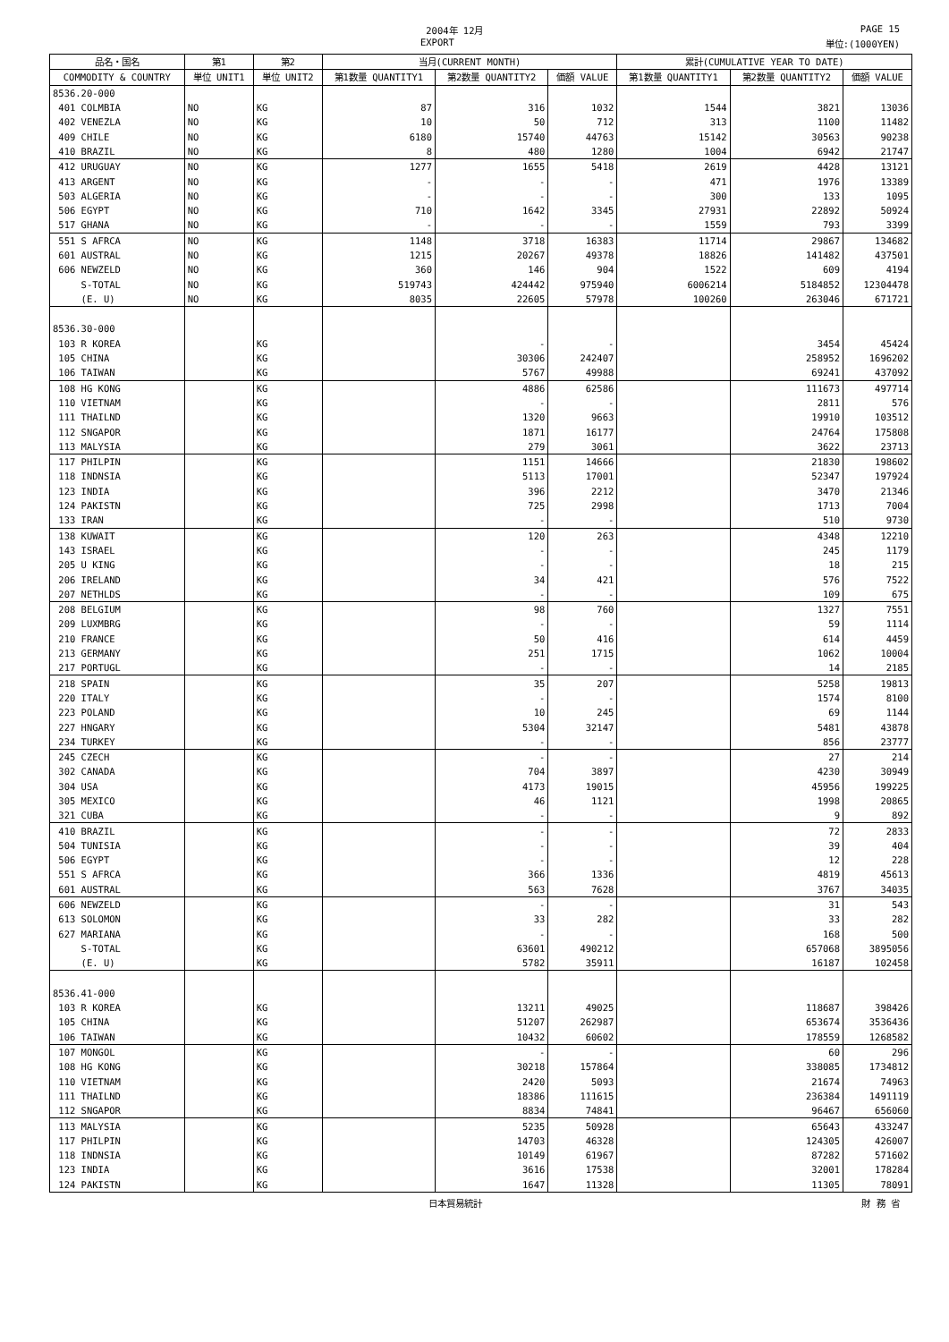2004年 12月 PAGE 15
EXPORT 単位:(1000YEN)
| 品名・国名 | 第1 | 第2 | 当月(CURRENT MONTH) | | | 累計(CUMULATIVE YEAR TO DATE) | | |
| --- | --- | --- | --- | --- | --- | --- | --- | --- |
| COMMODITY & COUNTRY | 単位 UNIT1 | 単位 UNIT2 | 第1数量 QUANTITY1 | 第2数量 QUANTITY2 | 価額 VALUE | 第1数量 QUANTITY1 | 第2数量 QUANTITY2 | 価額 VALUE |
| 8536.20-000 | | | | | | | | |
| 401 COLMBIA | NO | KG | 87 | 316 | 1032 | 1544 | 3821 | 13036 |
| 402 VENEZLA | NO | KG | 10 | 50 | 712 | 313 | 1100 | 11482 |
| 409 CHILE | NO | KG | 6180 | 15740 | 44763 | 15142 | 30563 | 90238 |
| 410 BRAZIL | NO | KG | 8 | 480 | 1280 | 1004 | 6942 | 21747 |
| 412 URUGUAY | NO | KG | 1277 | 1655 | 5418 | 2619 | 4428 | 13121 |
| 413 ARGENT | NO | KG | - | - | - | 471 | 1976 | 13389 |
| 503 ALGERIA | NO | KG | - | - | - | 300 | 133 | 1095 |
| 506 EGYPT | NO | KG | 710 | 1642 | 3345 | 27931 | 22892 | 50924 |
| 517 GHANA | NO | KG | - | - | - | 1559 | 793 | 3399 |
| 551 S AFRCA | NO | KG | 1148 | 3718 | 16383 | 11714 | 29867 | 134682 |
| 601 AUSTRAL | NO | KG | 1215 | 20267 | 49378 | 18826 | 141482 | 437501 |
| 606 NEWZELD | NO | KG | 360 | 146 | 904 | 1522 | 609 | 4194 |
| S-TOTAL | NO | KG | 519743 | 424442 | 975940 | 6006214 | 5184852 | 12304478 |
| (E. U) | NO | KG | 8035 | 22605 | 57978 | 100260 | 263046 | 671721 |
| 8536.30-000 | | | | | | | | |
| 103 R KOREA | | KG | | - | - | | 3454 | 45424 |
| 105 CHINA | | KG | | 30306 | 242407 | | 258952 | 1696202 |
| 106 TAIWAN | | KG | | 5767 | 49988 | | 69241 | 437092 |
| 108 HG KONG | | KG | | 4886 | 62586 | | 111673 | 497714 |
| 110 VIETNAM | | KG | | - | - | | 2811 | 576 |
| 111 THAILND | | KG | | 1320 | 9663 | | 19910 | 103512 |
| 112 SNGAPOR | | KG | | 1871 | 16177 | | 24764 | 175808 |
| 113 MALYSIA | | KG | | 279 | 3061 | | 3622 | 23713 |
| 117 PHILPIN | | KG | | 1151 | 14666 | | 21830 | 198602 |
| 118 INDNSIA | | KG | | 5113 | 17001 | | 52347 | 197924 |
| 123 INDIA | | KG | | 396 | 2212 | | 3470 | 21346 |
| 124 PAKISTN | | KG | | 725 | 2998 | | 1713 | 7004 |
| 133 IRAN | | KG | | - | - | | 510 | 9730 |
| 138 KUWAIT | | KG | | 120 | 263 | | 4348 | 12210 |
| 143 ISRAEL | | KG | | - | - | | 245 | 1179 |
| 205 U KING | | KG | | - | - | | 18 | 215 |
| 206 IRELAND | | KG | | 34 | 421 | | 576 | 7522 |
| 207 NETHLDS | | KG | | - | - | | 109 | 675 |
| 208 BELGIUM | | KG | | 98 | 760 | | 1327 | 7551 |
| 209 LUXMBRG | | KG | | - | - | | 59 | 1114 |
| 210 FRANCE | | KG | | 50 | 416 | | 614 | 4459 |
| 213 GERMANY | | KG | | 251 | 1715 | | 1062 | 10004 |
| 217 PORTUGL | | KG | | - | - | | 14 | 2185 |
| 218 SPAIN | | KG | | 35 | 207 | | 5258 | 19813 |
| 220 ITALY | | KG | | - | - | | 1574 | 8100 |
| 223 POLAND | | KG | | 10 | 245 | | 69 | 1144 |
| 227 HNGARY | | KG | | 5304 | 32147 | | 5481 | 43878 |
| 234 TURKEY | | KG | | - | - | | 856 | 23777 |
| 245 CZECH | | KG | | - | - | | 27 | 214 |
| 302 CANADA | | KG | | 704 | 3897 | | 4230 | 30949 |
| 304 USA | | KG | | 4173 | 19015 | | 45956 | 199225 |
| 305 MEXICO | | KG | | 46 | 1121 | | 1998 | 20865 |
| 321 CUBA | | KG | | - | - | | 9 | 892 |
| 410 BRAZIL | | KG | | - | - | | 72 | 2833 |
| 504 TUNISIA | | KG | | - | - | | 39 | 404 |
| 506 EGYPT | | KG | | - | - | | 12 | 228 |
| 551 S AFRCA | | KG | | 366 | 1336 | | 4819 | 45613 |
| 601 AUSTRAL | | KG | | 563 | 7628 | | 3767 | 34035 |
| 606 NEWZELD | | KG | | - | - | | 31 | 543 |
| 613 SOLOMON | | KG | | 33 | 282 | | 33 | 282 |
| 627 MARIANA | | KG | | - | - | | 168 | 500 |
| S-TOTAL | | KG | | 63601 | 490212 | | 657068 | 3895056 |
| (E. U) | | KG | | 5782 | 35911 | | 16187 | 102458 |
| 8536.41-000 | | | | | | | | |
| 103 R KOREA | | KG | | 13211 | 49025 | | 118687 | 398426 |
| 105 CHINA | | KG | | 51207 | 262987 | | 653674 | 3536436 |
| 106 TAIWAN | | KG | | 10432 | 60602 | | 178559 | 1268582 |
| 107 MONGOL | | KG | | - | - | | 60 | 296 |
| 108 HG KONG | | KG | | 30218 | 157864 | | 338085 | 1734812 |
| 110 VIETNAM | | KG | | 2420 | 5093 | | 21674 | 74963 |
| 111 THAILND | | KG | | 18386 | 111615 | | 236384 | 1491119 |
| 112 SNGAPOR | | KG | | 8834 | 74841 | | 96467 | 656060 |
| 113 MALYSIA | | KG | | 5235 | 50928 | | 65643 | 433247 |
| 117 PHILPIN | | KG | | 14703 | 46328 | | 124305 | 426007 |
| 118 INDNSIA | | KG | | 10149 | 61967 | | 87282 | 571602 |
| 123 INDIA | | KG | | 3616 | 17538 | | 32001 | 178284 |
| 124 PAKISTN | | KG | | 1647 | 11328 | | 11305 | 78091 |
日本貿易統計 財 務 省